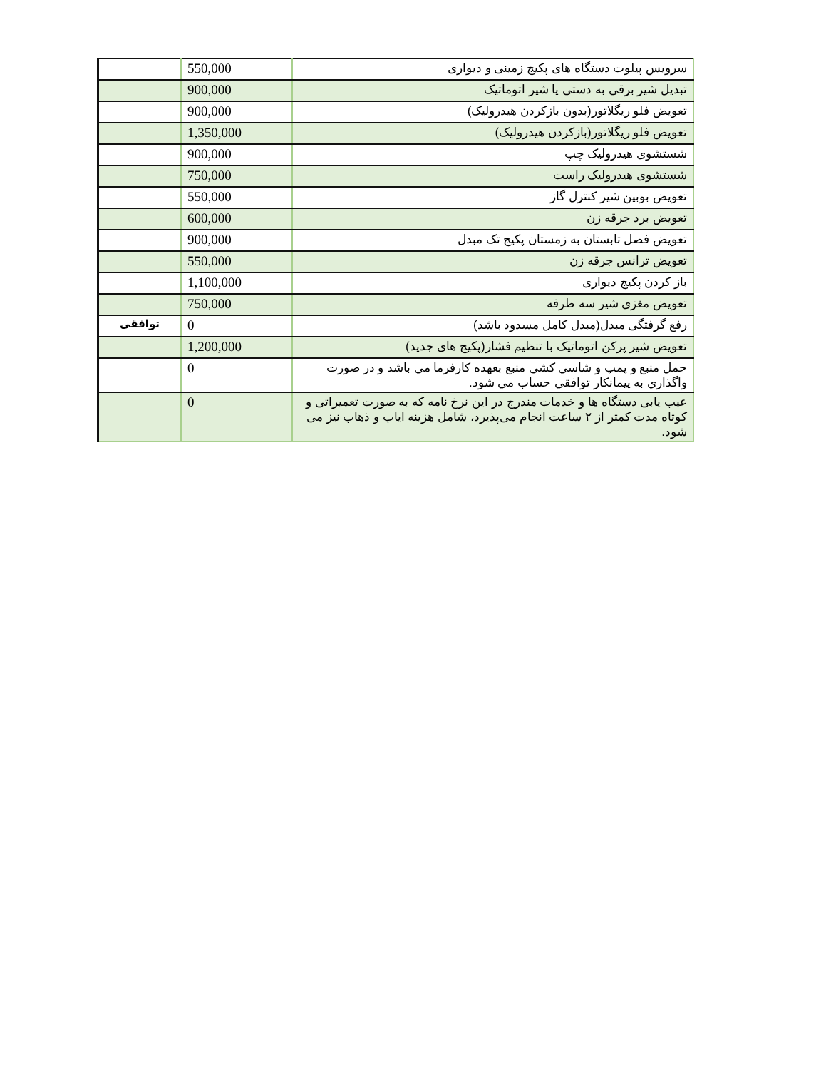| | 550,000 | سرویس پیلوت دستگاه های پکیج زمینی و دیواری |
| | 900,000 | تبدیل شیر برقی به دستی یا شیر اتوماتیک |
| | 900,000 | تعویض فلو ریگلاتور(بدون بازکردن هیدرولیک) |
| | 1,350,000 | تعویض فلو ریگلاتور(بازکردن هیدرولیک) |
| | 900,000 | شستشوی هیدرولیک چپ |
| | 750,000 | شستشوی هیدرولیک راست |
| | 550,000 | تعویض بوبین شیر کنترل گاز |
| | 600,000 | تعویض برد جرقه زن |
| | 900,000 | تعویض فصل تابستان به زمستان پکیج تک مبدل |
| | 550,000 | تعویض ترانس جرقه زن |
| | 1,100,000 | باز کردن پکیج دیواری |
| | 750,000 | تعویض مغزی شیر سه طرفه |
| توافقی | 0 | رفع گرفتگی مبدل(مبدل کامل مسدود باشد) |
| | 1,200,000 | تعویض شیر پرکن اتوماتیک با تنظیم فشار(پکیج های جدید) |
| | 0 | حمل منبع و پمپ و شاسي كشي منبع بعهده كارفرما مي باشد و در صورت واگذاري به پيمانكار توافقي حساب مي شود. |
| | 0 | عیب یابی دستگاه ها و خدمات مندرج در این نرخ نامه که به صورت تعمیراتی و کوتاه مدت کمتر از ۲ ساعت انجام می‌پذیرد، شامل هزینه ایاب و ذهاب نیز می شود. |